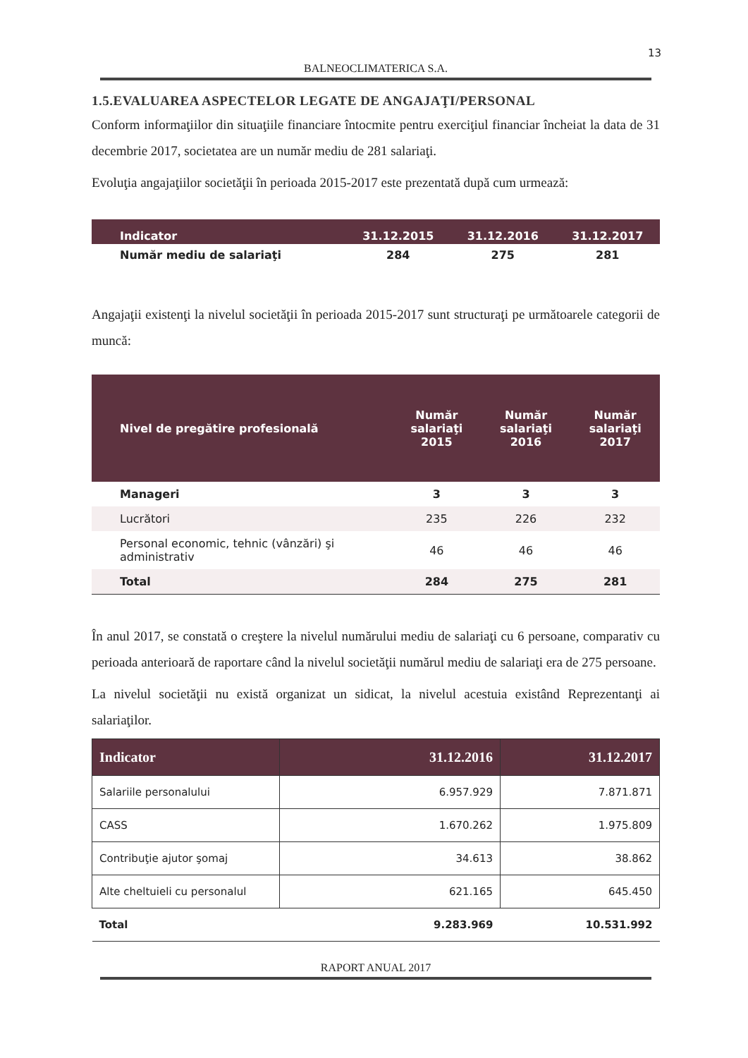13
BALNEOCLIMATERICA S.A.
1.5.EVALUAREA ASPECTELOR LEGATE DE ANGAJAŢI/PERSONAL
Conform informaţiilor din situaţiile financiare întocmite pentru exerciţiul financiar încheiat la data de 31 decembrie 2017, societatea are un număr mediu de 281 salariaţi.
Evoluţia angajaţiilor societăţii în perioada 2015-2017 este prezentată după cum urmează:
| Indicator | 31.12.2015 | 31.12.2016 | 31.12.2017 |
| --- | --- | --- | --- |
| Număr mediu de salariaţi | 284 | 275 | 281 |
Angajaţii existenţi la nivelul societăţii în perioada 2015-2017 sunt structuraţi pe următoarele categorii de muncă:
| Nivel de pregătire profesională | Număr salariaţi 2015 | Număr salariaţi 2016 | Număr salariaţi 2017 |
| --- | --- | --- | --- |
| Manageri | 3 | 3 | 3 |
| Lucrători | 235 | 226 | 232 |
| Personal economic, tehnic (vânzări) şi administrativ | 46 | 46 | 46 |
| Total | 284 | 275 | 281 |
În anul 2017, se constată o creştere la nivelul numărului mediu de salariaţi cu 6 persoane, comparativ cu perioada anterioară de raportare când la nivelul societăţii numărul mediu de salariaţi era de 275 persoane.
La nivelul societăţii nu există organizat un sidicat, la nivelul acestuia existând Reprezentanţi ai salariaţilor.
| Indicator | 31.12.2016 | 31.12.2017 |
| --- | --- | --- |
| Salariile personalului | 6.957.929 | 7.871.871 |
| CASS | 1.670.262 | 1.975.809 |
| Contribuţie ajutor şomaj | 34.613 | 38.862 |
| Alte cheltuieli cu personalul | 621.165 | 645.450 |
| Total | 9.283.969 | 10.531.992 |
RAPORT ANUAL 2017